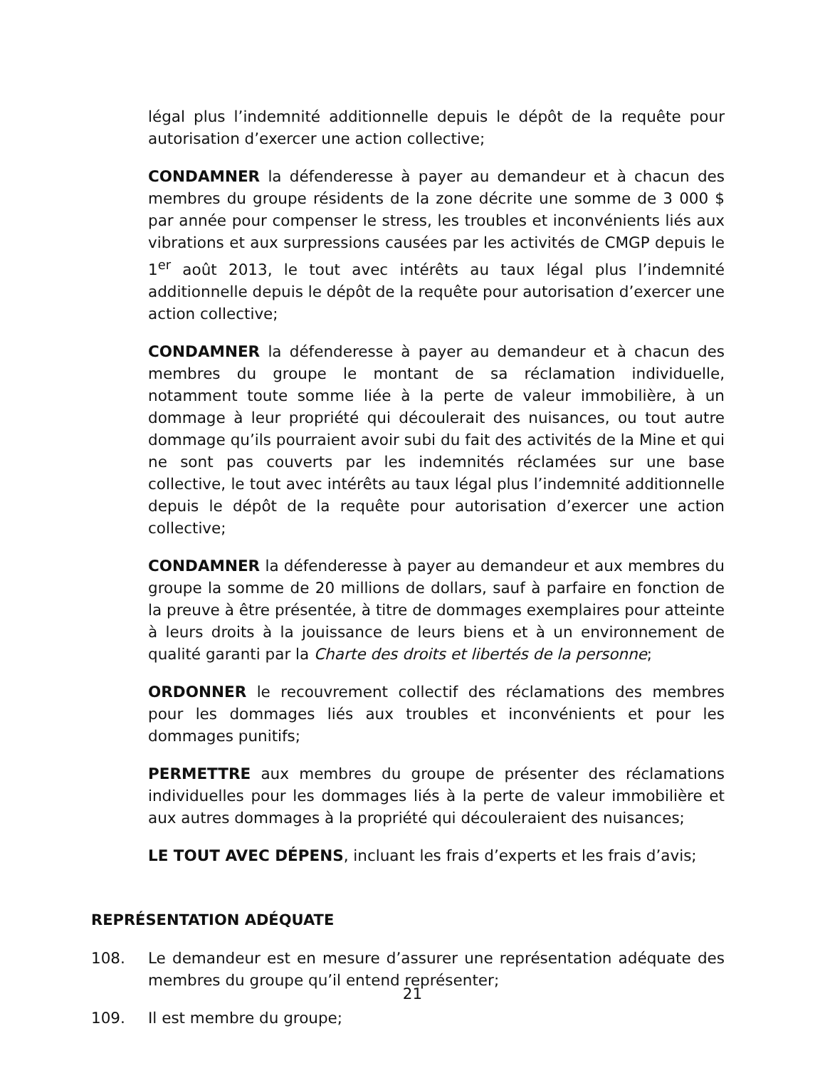légal plus l’indemnité additionnelle depuis le dépôt de la requête pour autorisation d’exercer une action collective;
CONDAMNER la défenderesse à payer au demandeur et à chacun des membres du groupe résidents de la zone décrite une somme de 3 000 $ par année pour compenser le stress, les troubles et inconvénients liés aux vibrations et aux surpressions causées par les activités de CMGP depuis le 1<sup>er</sup> août 2013, le tout avec intérêts au taux légal plus l’indemnité additionnelle depuis le dépôt de la requête pour autorisation d’exercer une action collective;
CONDAMNER la défenderesse à payer au demandeur et à chacun des membres du groupe le montant de sa réclamation individuelle, notamment toute somme liée à la perte de valeur immobilière, à un dommage à leur propriété qui découlerait des nuisances, ou tout autre dommage qu’ils pourraient avoir subi du fait des activités de la Mine et qui ne sont pas couverts par les indemnités réclamées sur une base collective, le tout avec intérêts au taux légal plus l’indemnité additionnelle depuis le dépôt de la requête pour autorisation d’exercer une action collective;
CONDAMNER la défenderesse à payer au demandeur et aux membres du groupe la somme de 20 millions de dollars, sauf à parfaire en fonction de la preuve à être présentée, à titre de dommages exemplaires pour atteinte à leurs droits à la jouissance de leurs biens et à un environnement de qualité garanti par la Charte des droits et libertés de la personne;
ORDONNER le recouvrement collectif des réclamations des membres pour les dommages liés aux troubles et inconvénients et pour les dommages punitifs;
PERMETTRE aux membres du groupe de présenter des réclamations individuelles pour les dommages liés à la perte de valeur immobilière et aux autres dommages à la propriété qui découleraient des nuisances;
LE TOUT AVEC DÉPENS, incluant les frais d’experts et les frais d’avis;
REPRÉSENTATION ADÉQUATE
108. Le demandeur est en mesure d’assurer une représentation adéquate des membres du groupe qu’il entend représenter;
109. Il est membre du groupe;
21